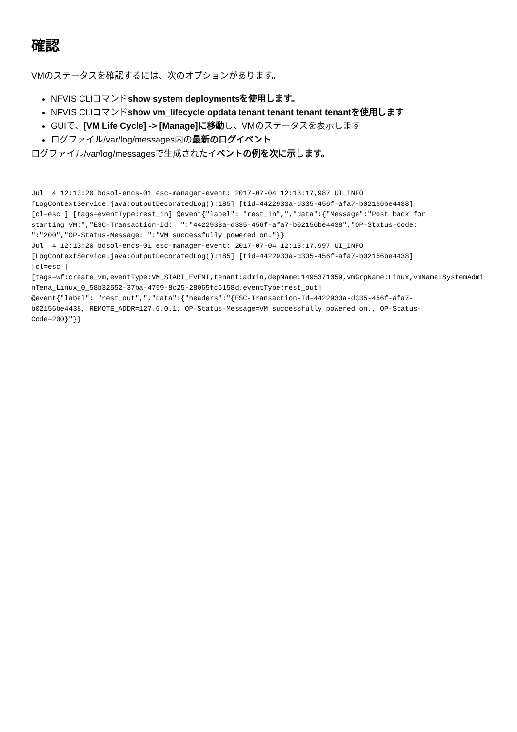確認
VMのステータスを確認するには、次のオプションがあります。
NFVIS CLIコマンドshow system deploymentsを使用します。
NFVIS CLIコマンドshow vm_lifecycle opdata tenant tenant tenant tenantを使用します
GUIで、[VM Life Cycle] -> [Manage]に移動し、VMのステータスを表示します
ログファイル/var/log/messages内の最新のログイベント
ログファイル/var/log/messagesで生成されたイベントの例を次に示します。
Jul  4 12:13:20 bdsol-encs-01 esc-manager-event: 2017-07-04 12:13:17,987 UI_INFO
[LogContextService.java:outputDecoratedLog():185] [tid=4422933a-d335-456f-afa7-b02156be4438]
[cl=esc ] [tags=eventType:rest_in] @event{"label": "rest_in",","data":{"Message":"Post back for
starting VM:","ESC-Transaction-Id:  ":"4422933a-d335-456f-afa7-b02156be4438","OP-Status-Code:
":"200","OP-Status-Message: ":"VM successfully powered on."}}
Jul  4 12:13:20 bdsol-encs-01 esc-manager-event: 2017-07-04 12:13:17,997 UI_INFO
[LogContextService.java:outputDecoratedLog():185] [tid=4422933a-d335-456f-afa7-b02156be4438]
[cl=esc ]
[tags=wf:create_vm,eventType:VM_START_EVENT,tenant:admin,depName:1495371059,vmGrpName:Linux,vmName:SystemAdminTena_Linux_0_58b32552-37ba-4759-8c25-28065fc6158d,eventType:rest_out]
@event{"label": "rest_out",","data":{"headers":"{ESC-Transaction-Id=4422933a-d335-456f-afa7-
b02156be4438, REMOTE_ADDR=127.0.0.1, OP-Status-Message=VM successfully powered on., OP-Status-
Code=200}"}}